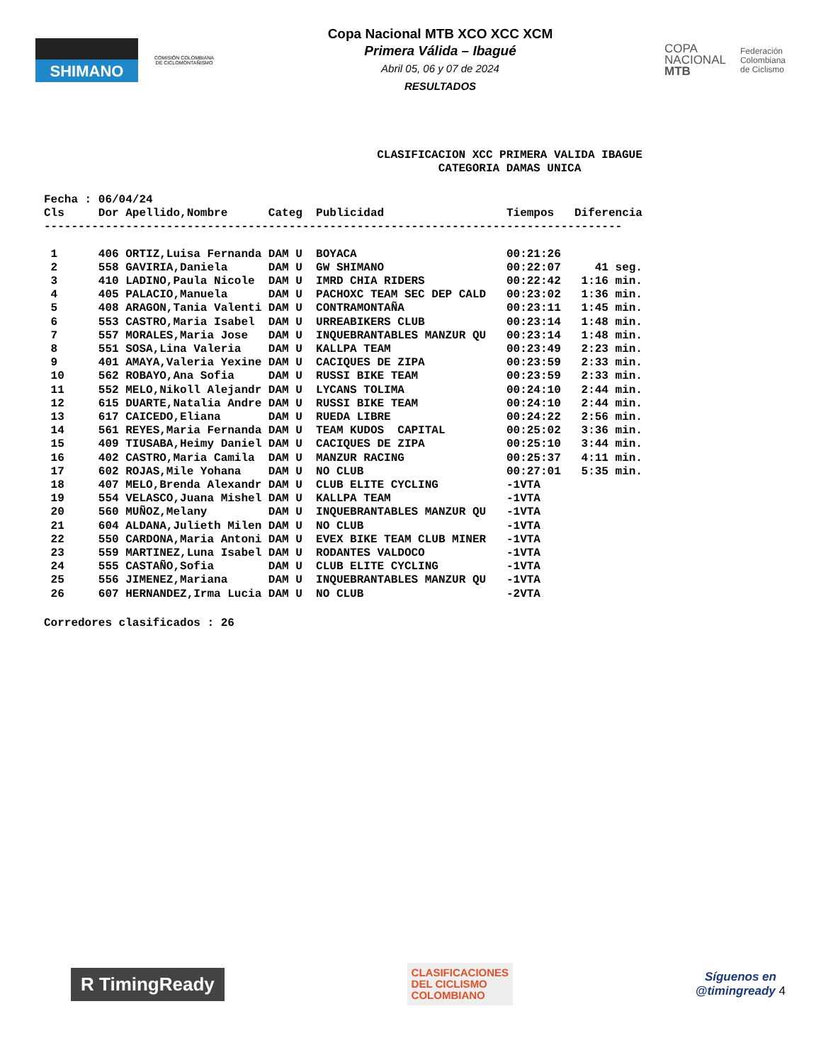SHIMANO
COMISIÓN COLOMBIANA DE CICLOMONTAÑISMO
Copa Nacional MTB XCO XCC XCM
Primera Válida – Ibagué
Abril 05, 06 y 07 de 2024
RESULTADOS
COPA
NACIONAL
MTB
Federación
Colombiana
de Ciclismo
CLASIFICACION XCC PRIMERA VALIDA IBAGUE
CATEGORIA DAMAS UNICA
Fecha : 06/04/24
| Cls | Dor | Apellido,Nombre | Categ | Publicidad | Tiempos | Diferencia |
| --- | --- | --- | --- | --- | --- | --- |
| ------------------------------------------------------------------------------------- | | | | | | |
| 1 | 406 | ORTIZ,Luisa Fernanda | DAM U | BOYACA | 00:21:26 | |
| 2 | 558 | GAVIRIA,Daniela | DAM U | GW SHIMANO | 00:22:07 | 41 seg. |
| 3 | 410 | LADINO,Paula Nicole | DAM U | IMRD CHIA RIDERS | 00:22:42 | 1:16 min. |
| 4 | 405 | PALACIO,Manuela | DAM U | PACHOXC TEAM SEC DEP CALD | 00:23:02 | 1:36 min. |
| 5 | 408 | ARAGON,Tania Valenti | DAM U | CONTRAMONTAÑA | 00:23:11 | 1:45 min. |
| 6 | 553 | CASTRO,Maria Isabel | DAM U | URREABIKERS CLUB | 00:23:14 | 1:48 min. |
| 7 | 557 | MORALES,Maria Jose | DAM U | INQUEBRANTABLES MANZUR QU | 00:23:14 | 1:48 min. |
| 8 | 551 | SOSA,Lina Valeria | DAM U | KALLPA TEAM | 00:23:49 | 2:23 min. |
| 9 | 401 | AMAYA,Valeria Yexine | DAM U | CACIQUES DE ZIPA | 00:23:59 | 2:33 min. |
| 10 | 562 | ROBAYO,Ana Sofia | DAM U | RUSSI BIKE TEAM | 00:23:59 | 2:33 min. |
| 11 | 552 | MELO,Nikoll Alejandr | DAM U | LYCANS TOLIMA | 00:24:10 | 2:44 min. |
| 12 | 615 | DUARTE,Natalia Andre | DAM U | RUSSI BIKE TEAM | 00:24:10 | 2:44 min. |
| 13 | 617 | CAICEDO,Eliana | DAM U | RUEDA LIBRE | 00:24:22 | 2:56 min. |
| 14 | 561 | REYES,Maria Fernanda | DAM U | TEAM KUDOS CAPITAL | 00:25:02 | 3:36 min. |
| 15 | 409 | TIUSABA,Heimy Daniel | DAM U | CACIQUES DE ZIPA | 00:25:10 | 3:44 min. |
| 16 | 402 | CASTRO,Maria Camila | DAM U | MANZUR RACING | 00:25:37 | 4:11 min. |
| 17 | 602 | ROJAS,Mile Yohana | DAM U | NO CLUB | 00:27:01 | 5:35 min. |
| 18 | 407 | MELO,Brenda Alexandr | DAM U | CLUB ELITE CYCLING | -1VTA | |
| 19 | 554 | VELASCO,Juana Mishel | DAM U | KALLPA TEAM | -1VTA | |
| 20 | 560 | MUÑOZ,Melany | DAM U | INQUEBRANTABLES MANZUR QU | -1VTA | |
| 21 | 604 | ALDANA,Julieth Milen | DAM U | NO CLUB | -1VTA | |
| 22 | 550 | CARDONA,Maria Antoni | DAM U | EVEX BIKE TEAM CLUB MINER | -1VTA | |
| 23 | 559 | MARTINEZ,Luna Isabel | DAM U | RODANTES VALDOCO | -1VTA | |
| 24 | 555 | CASTAÑO,Sofia | DAM U | CLUB ELITE CYCLING | -1VTA | |
| 25 | 556 | JIMENEZ,Mariana | DAM U | INQUEBRANTABLES MANZUR QU | -1VTA | |
| 26 | 607 | HERNANDEZ,Irma Lucia | DAM U | NO CLUB | -2VTA | |
Corredores clasificados : 26
R TimingReady
CLASIFICACIONES
DEL CICLISMO
COLOMBIANO
Síguenos en
@timingready 4